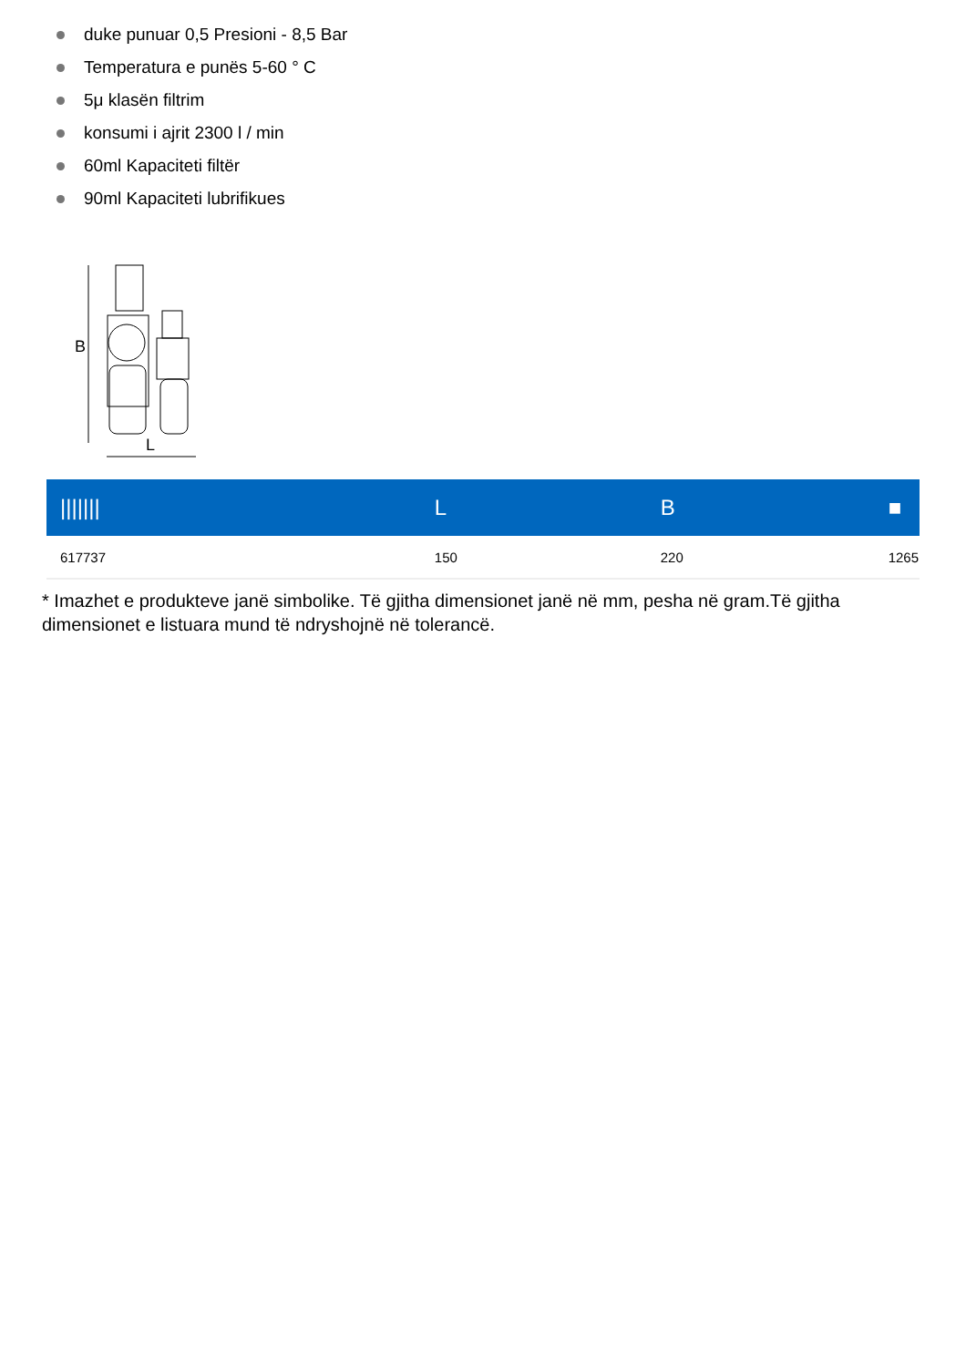duke punuar 0,5 Presioni - 8,5 Bar
Temperatura e punës 5-60 ° C
5μ klasën filtrim
konsumi i ajrit 2300 l / min
60ml Kapaciteti filtër
90ml Kapaciteti lubrifikues
B
L
| /////// | L | B | ■ |
| --- | --- | --- | --- |
| 617737 | 150 | 220 | 1265 |
* Imazhet e produkteve janë simbolike. Të gjitha dimensionet janë në mm, pesha në gram.Të gjitha dimensionet e listuara mund të ndryshojnë në tolerancë.